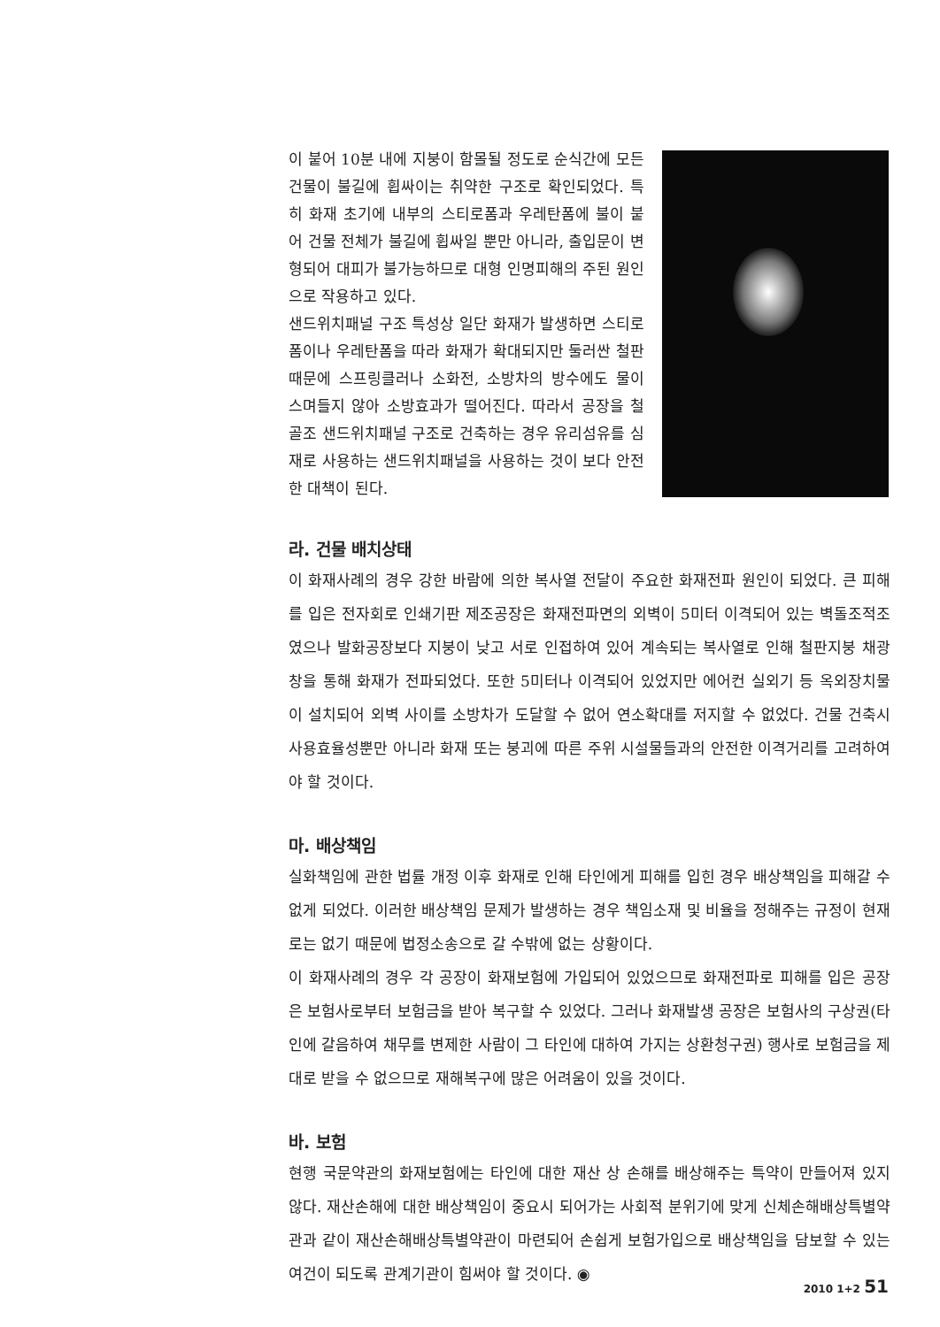이 붙어 10분 내에 지붕이 함몰될 정도로 순식간에 모든 건물이 불길에 휩싸이는 취약한 구조로 확인되었다. 특히 화재 초기에 내부의 스티로폼과 우레탄폼에 불이 붙어 건물 전체가 불길에 휩싸일 뿐만 아니라, 출입문이 변형되어 대피가 불가능하므로 대형 인명피해의 주된 원인으로 작용하고 있다.
샌드위치패널 구조 특성상 일단 화재가 발생하면 스티로폼이나 우레탄폼을 따라 화재가 확대되지만 둘러싼 철판 때문에 스프링클러나 소화전, 소방차의 방수에도 물이 스며들지 않아 소방효과가 떨어진다. 따라서 공장을 철골조 샌드위치패널 구조로 건축하는 경우 유리섬유를 심재로 사용하는 샌드위치패널을 사용하는 것이 보다 안전한 대책이 된다.
라. 건물 배치상태
이 화재사례의 경우 강한 바람에 의한 복사열 전달이 주요한 화재전파 원인이 되었다. 큰 피해를 입은 전자회로 인쇄기판 제조공장은 화재전파면의 외벽이 5미터 이격되어 있는 벽돌조적조였으나 발화공장보다 지붕이 낮고 서로 인접하여 있어 계속되는 복사열로 인해 철판지붕 채광창을 통해 화재가 전파되었다. 또한 5미터나 이격되어 있었지만 에어컨 실외기 등 옥외장치물이 설치되어 외벽 사이를 소방차가 도달할 수 없어 연소확대를 저지할 수 없었다. 건물 건축시 사용효율성뿐만 아니라 화재 또는 붕괴에 따른 주위 시설물들과의 안전한 이격거리를 고려하여야 할 것이다.
마. 배상책임
실화책임에 관한 법률 개정 이후 화재로 인해 타인에게 피해를 입힌 경우 배상책임을 피해갈 수 없게 되었다. 이러한 배상책임 문제가 발생하는 경우 책임소재 및 비율을 정해주는 규정이 현재로는 없기 때문에 법정소송으로 갈 수밖에 없는 상황이다.
이 화재사례의 경우 각 공장이 화재보험에 가입되어 있었으므로 화재전파로 피해를 입은 공장은 보험사로부터 보험금을 받아 복구할 수 있었다. 그러나 화재발생 공장은 보험사의 구상권(타인에 갈음하여 채무를 변제한 사람이 그 타인에 대하여 가지는 상환청구권) 행사로 보험금을 제대로 받을 수 없으므로 재해복구에 많은 어려움이 있을 것이다.
바. 보험
현행 국문약관의 화재보험에는 타인에 대한 재산 상 손해를 배상해주는 특약이 만들어져 있지 않다. 재산손해에 대한 배상책임이 중요시 되어가는 사회적 분위기에 맞게 신체손해배상특별약관과 같이 재산손해배상특별약관이 마련되어 손쉽게 보험가입으로 배상책임을 담보할 수 있는 여건이 되도록 관계기관이 힘써야 할 것이다. ◉
2010 1+2 51